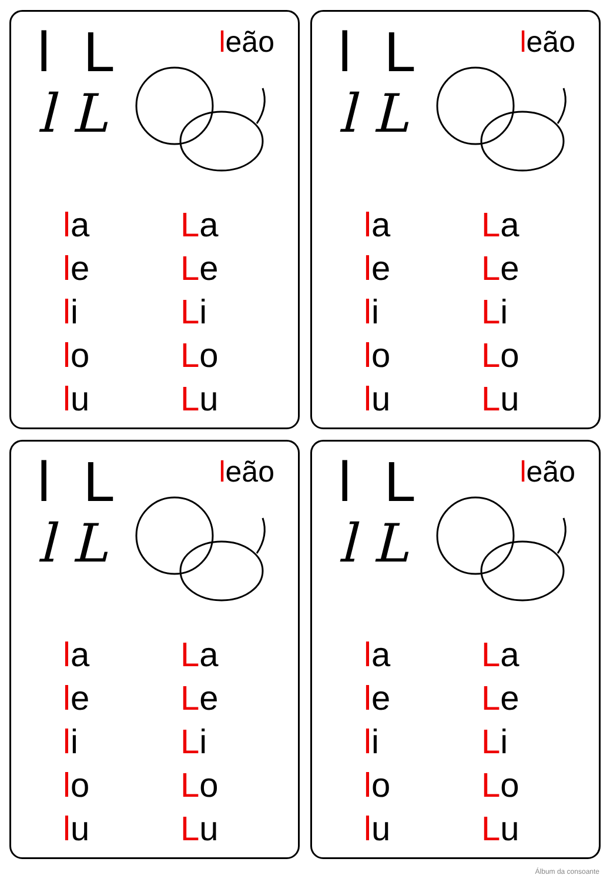l L
l L
leão
la
le
li
lo
lu
La
Le
Li
Lo
Lu
l L
l L
leão
la
le
li
lo
lu
La
Le
Li
Lo
Lu
l L
l L
leão
la
le
li
lo
lu
La
Le
Li
Lo
Lu
l L
l L
leão
la
le
li
lo
lu
La
Le
Li
Lo
Lu
Álbum da consoante